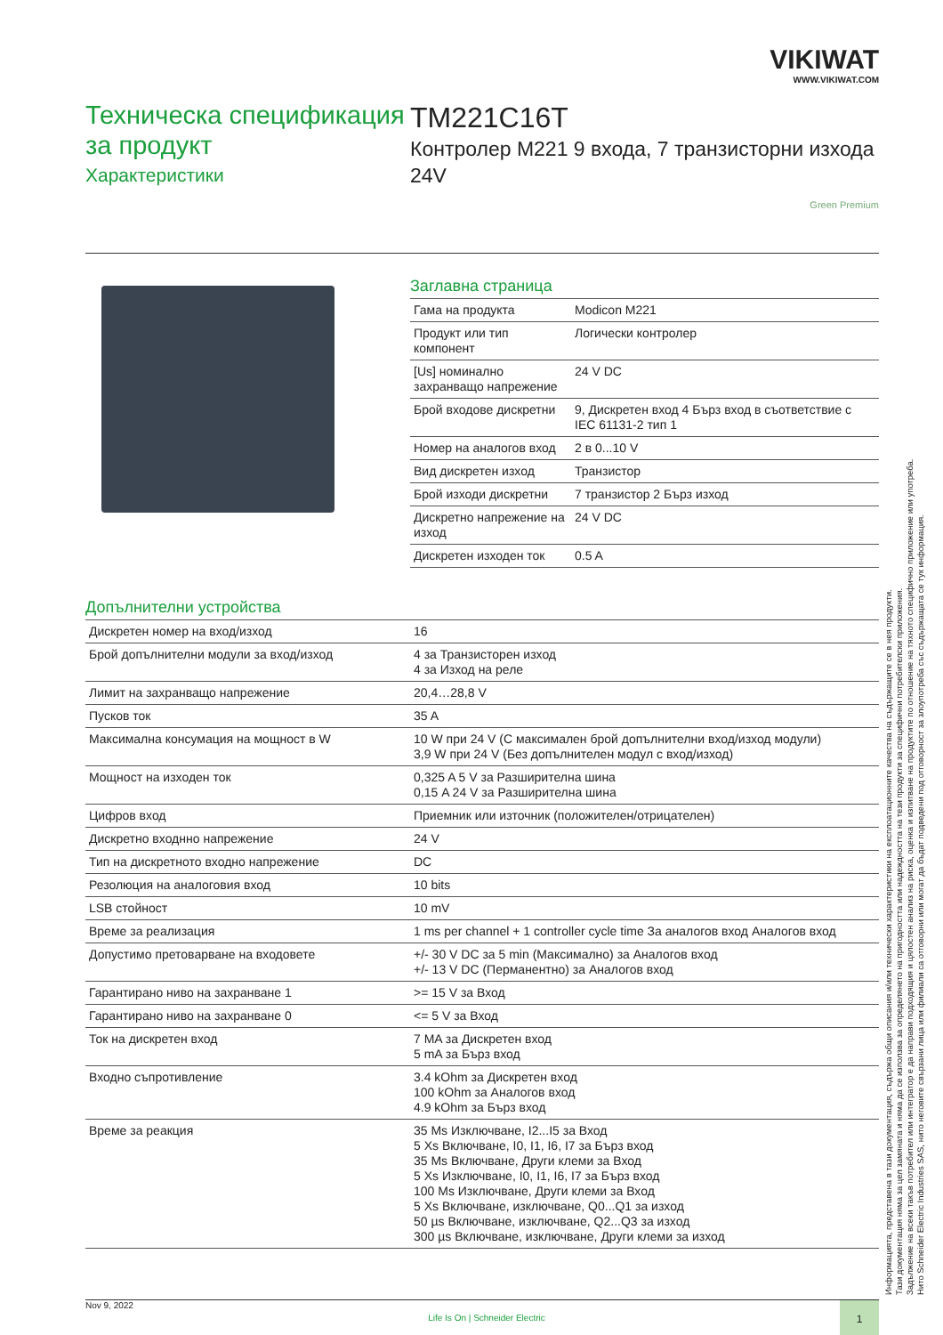VIKIWAT
WWW.VIKIWAT.COM
Техническа спецификация за продукт
Характеристики
TM221C16T
Контролер M221 9 входа, 7 транзисторни изхода 24V
Green Premium
Заглавна страница
| Гама на продукта | Modicon M221 |
| Продукт или тип компонент | Логически контролер |
| [Us] номинално захранващо напрежение | 24 V DC |
| Брой входове дискретни | 9, Дискретен вход 4 Бърз вход в съответствие с IEC 61131-2 тип 1 |
| Номер на аналогов вход | 2 в 0...10 V |
| Вид дискретен изход | Транзистор |
| Брой изходи дискретни | 7 транзистор 2 Бърз изход |
| Дискретно напрежение на изход | 24 V DC |
| Дискретен изходен ток | 0.5 A |
Допълнителни устройства
| Дискретен номер на вход/изход | 16 |
| Брой допълнителни модули за вход/изход | 4 за Транзисторен изход 4 за Изход на реле |
| Лимит на захранващо напрежение | 20,4…28,8 V |
| Пусков ток | 35 A |
| Максимална консумация на мощност в W | 10 W при 24 V (С максимален брой допълнителни вход/изход модули) 3,9 W при 24 V (Без допълнителен модул с вход/изход) |
| Мощност на изходен ток | 0,325 A 5 V за Разширителна шина 0,15 A 24 V за Разширителна шина |
| Цифров вход | Приемник или източник (положителен/отрицателен) |
| Дискретно входнно напрежение | 24 V |
| Тип на дискретното входно напрежение | DC |
| Резолюция на аналоговия вход | 10 bits |
| LSB стойност | 10 mV |
| Време за реализация | 1 ms per channel + 1 controller cycle time За аналогов вход Аналогов вход |
| Допустимо претоварване на входовете | +/- 30 V DC за 5 min (Максимално) за Аналогов вход +/- 13 V DC (Перманентно) за Аналогов вход |
| Гарантирано ниво на захранване 1 | >= 15 V за Вход |
| Гарантирано ниво на захранване 0 | <= 5 V за Вход |
| Ток на дискретен вход | 7 MA за Дискретен вход 5 mA за Бърз вход |
| Входно съпротивление | 3.4 kOhm за Дискретен вход 100 kOhm за Аналогов вход 4.9 kOhm за Бърз вход |
| Време за реакция | 35 Ms Изключване, I2...I5 за Вход 5 Xs Включване, I0, I1, I6, I7 за Бърз вход 35 Ms Включване, Други клеми за Вход 5 Xs Изключване, I0, I1, I6, I7 за Бърз вход 100 Ms Изключване, Други клеми за Вход 5 Xs Включване, изключване, Q0...Q1 за изход 50 µs Включване, изключване, Q2...Q3 за изход 300 µs Включване, изключване, Други клеми за изход |
Информацията, представена в тази документация, съдържа общи описания и/или технически характеристики на експлоатационните качества на съдържащите се в нея продукти.
Тази документация няма за цел замяната и няма да се използва за определянето на пригодността или надеждността на тези продукти за специфични потребителски приложения.
Задължение на всеки такъв потребител или интегратор е да направи подходящия и цялостен анализ на риска, оценка и изпитване на продуктите по отношение на тяхното специфично приложение или употреба.
Нито Schneider Electric Industries SAS, нито неговите свързани лица или филиали са отговорни или могат да бъдат подведени под отговорност за злоупотреба със съдържащата се тук информация.
Nov 9, 2022
Life Is On | Schneider Electric
1